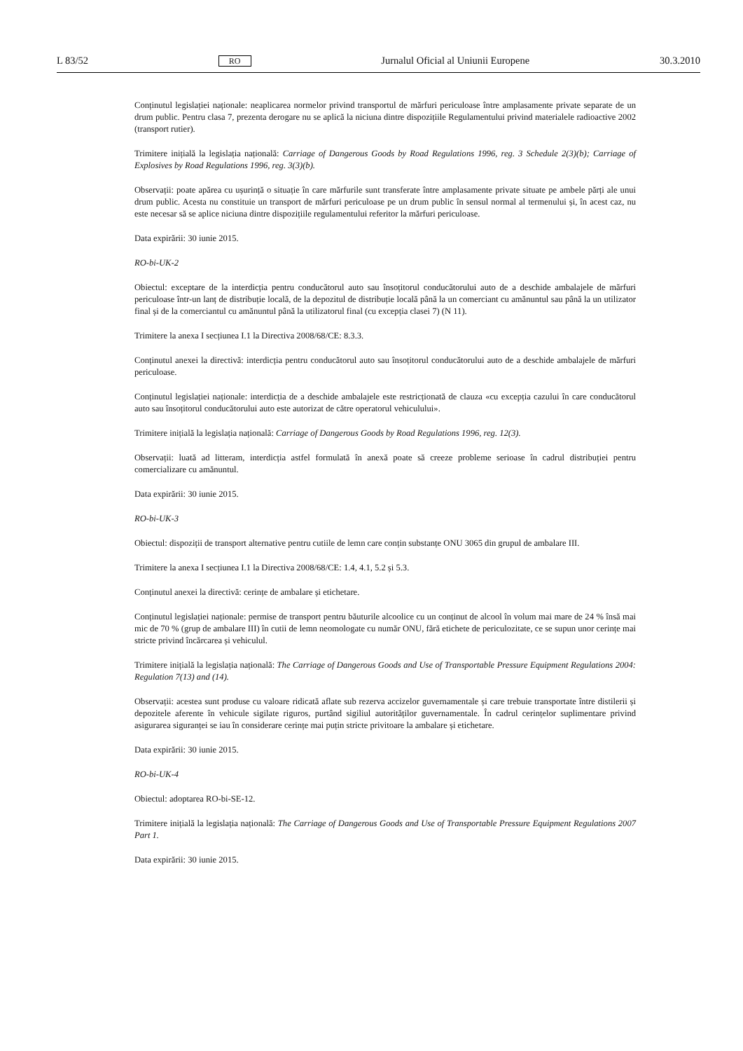L 83/52 RO Jurnalul Oficial al Uniunii Europene 30.3.2010
Conținutul legislației naționale: neaplicarea normelor privind transportul de mărfuri periculoase între amplasamente private separate de un drum public. Pentru clasa 7, prezenta derogare nu se aplică la niciuna dintre dispozițiile Regulamentului privind materialele radioactive 2002 (transport rutier).
Trimitere inițială la legislația națională: Carriage of Dangerous Goods by Road Regulations 1996, reg. 3 Schedule 2(3)(b); Carriage of Explosives by Road Regulations 1996, reg. 3(3)(b).
Observații: poate apărea cu ușurință o situație în care mărfurile sunt transferate între amplasamente private situate pe ambele părți ale unui drum public. Acesta nu constituie un transport de mărfuri periculoase pe un drum public în sensul normal al termenului și, în acest caz, nu este necesar să se aplice niciuna dintre dispozițiile regulamentului referitor la mărfuri periculoase.
Data expirării: 30 iunie 2015.
RO-bi-UK-2
Obiectul: exceptare de la interdicția pentru conducătorul auto sau însoțitorul conducătorului auto de a deschide ambalajele de mărfuri periculoase într-un lanț de distribuție locală, de la depozitul de distribuție locală până la un comerciant cu amănuntul sau până la un utilizator final și de la comerciantul cu amănuntul până la utilizatorul final (cu excepția clasei 7) (N 11).
Trimitere la anexa I secțiunea I.1 la Directiva 2008/68/CE: 8.3.3.
Conținutul anexei la directivă: interdicția pentru conducătorul auto sau însoțitorul conducătorului auto de a deschide ambalajele de mărfuri periculoase.
Conținutul legislației naționale: interdicția de a deschide ambalajele este restricționată de clauza «cu excepția cazului în care conducătorul auto sau însoțitorul conducătorului auto este autorizat de către operatorul vehiculului».
Trimitere inițială la legislația națională: Carriage of Dangerous Goods by Road Regulations 1996, reg. 12(3).
Observații: luată ad litteram, interdicția astfel formulată în anexă poate să creeze probleme serioase în cadrul distribuției pentru comercializare cu amănuntul.
Data expirării: 30 iunie 2015.
RO-bi-UK-3
Obiectul: dispoziții de transport alternative pentru cutiile de lemn care conțin substanțe ONU 3065 din grupul de ambalare III.
Trimitere la anexa I secțiunea I.1 la Directiva 2008/68/CE: 1.4, 4.1, 5.2 și 5.3.
Conținutul anexei la directivă: cerințe de ambalare și etichetare.
Conținutul legislației naționale: permise de transport pentru băuturile alcoolice cu un conținut de alcool în volum mai mare de 24 % însă mai mic de 70 % (grup de ambalare III) în cutii de lemn neomologate cu număr ONU, fără etichete de periculozitate, ce se supun unor cerințe mai stricte privind încărcarea și vehiculul.
Trimitere inițială la legislația națională: The Carriage of Dangerous Goods and Use of Transportable Pressure Equipment Regulations 2004: Regulation 7(13) and (14).
Observații: acestea sunt produse cu valoare ridicată aflate sub rezerva accizelor guvernamentale și care trebuie transportate între distilerii și depozitele aferente în vehicule sigilate riguros, purtând sigiliul autorităților guvernamentale. În cadrul cerințelor suplimentare privind asigurarea siguranței se iau în considerare cerințe mai puțin stricte privitoare la ambalare și etichetare.
Data expirării: 30 iunie 2015.
RO-bi-UK-4
Obiectul: adoptarea RO-bi-SE-12.
Trimitere inițială la legislația națională: The Carriage of Dangerous Goods and Use of Transportable Pressure Equipment Regulations 2007 Part 1.
Data expirării: 30 iunie 2015.